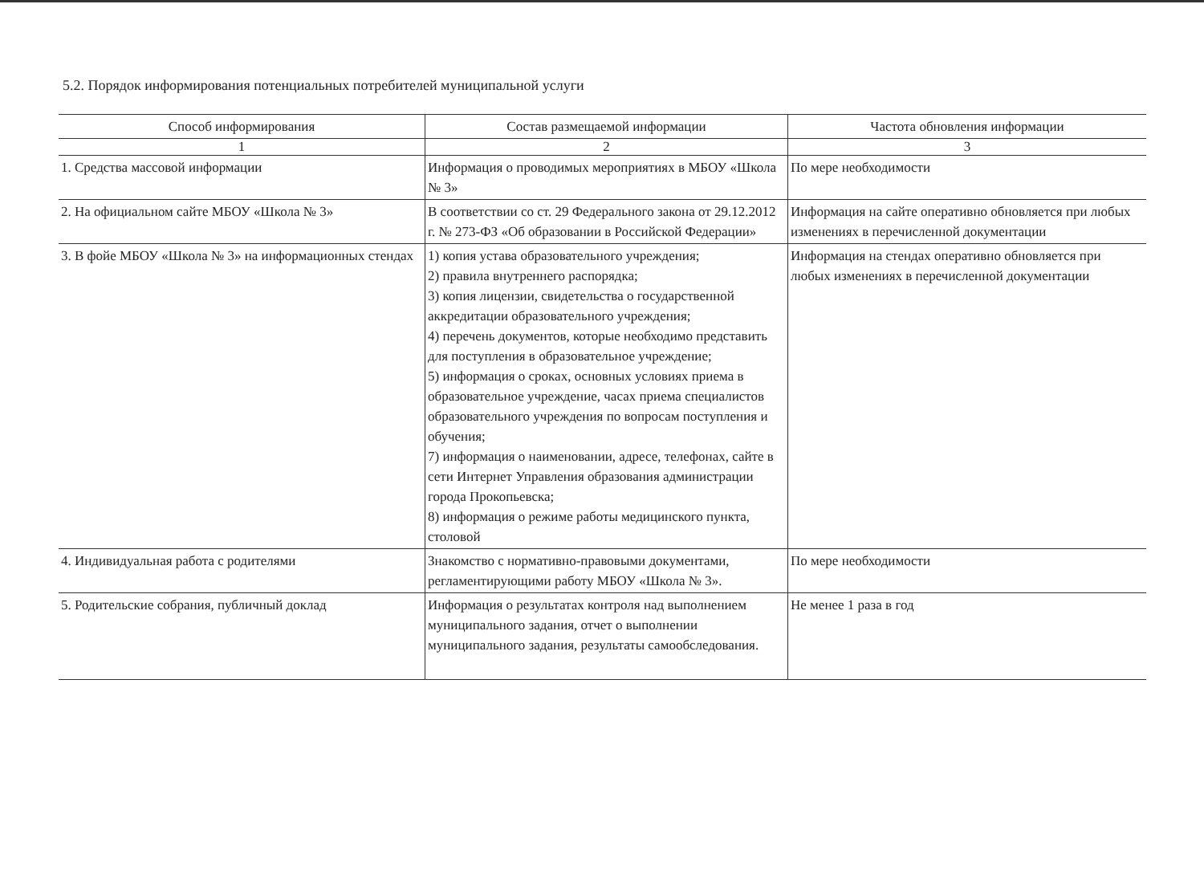5.2. Порядок информирования потенциальных потребителей муниципальной услуги
| Способ информирования | Состав размещаемой информации | Частота обновления информации |
| --- | --- | --- |
| 1 | 2 | 3 |
| 1. Средства массовой информации | Информация о проводимых мероприятиях в МБОУ «Школа № 3» | По мере необходимости |
| 2. На официальном сайте МБОУ «Школа № 3» | В соответствии со ст. 29 Федерального закона от 29.12.2012 г. № 273-ФЗ «Об образовании в Российской Федерации» | Информация на сайте оперативно обновляется при любых изменениях в перечисленной документации |
| 3. В фойе МБОУ «Школа № 3» на информационных стендах | 1) копия устава образовательного учреждения; 2) правила внутреннего распорядка; 3) копия лицензии, свидетельства о государственной аккредитации образовательного учреждения; 4) перечень документов, которые необходимо представить для поступления в образовательное учреждение; 5) информация о сроках, основных условиях приема в образовательное учреждение, часах приема специалистов образовательного учреждения по вопросам поступления и обучения; 7) информация о наименовании, адресе, телефонах, сайте в сети Интернет Управления образования администрации города Прокопьевска; 8) информация о режиме работы медицинского пункта, столовой | Информация на стендах оперативно обновляется при любых изменениях в перечисленной документации |
| 4. Индивидуальная работа с родителями | Знакомство с нормативно-правовыми документами, регламентирующими работу МБОУ «Школа № 3». | По мере необходимости |
| 5. Родительские собрания, публичный доклад | Информация о результатах контроля над выполнением муниципального задания, отчет о выполнении муниципального задания, результаты самообследования. | Не менее 1 раза в год |